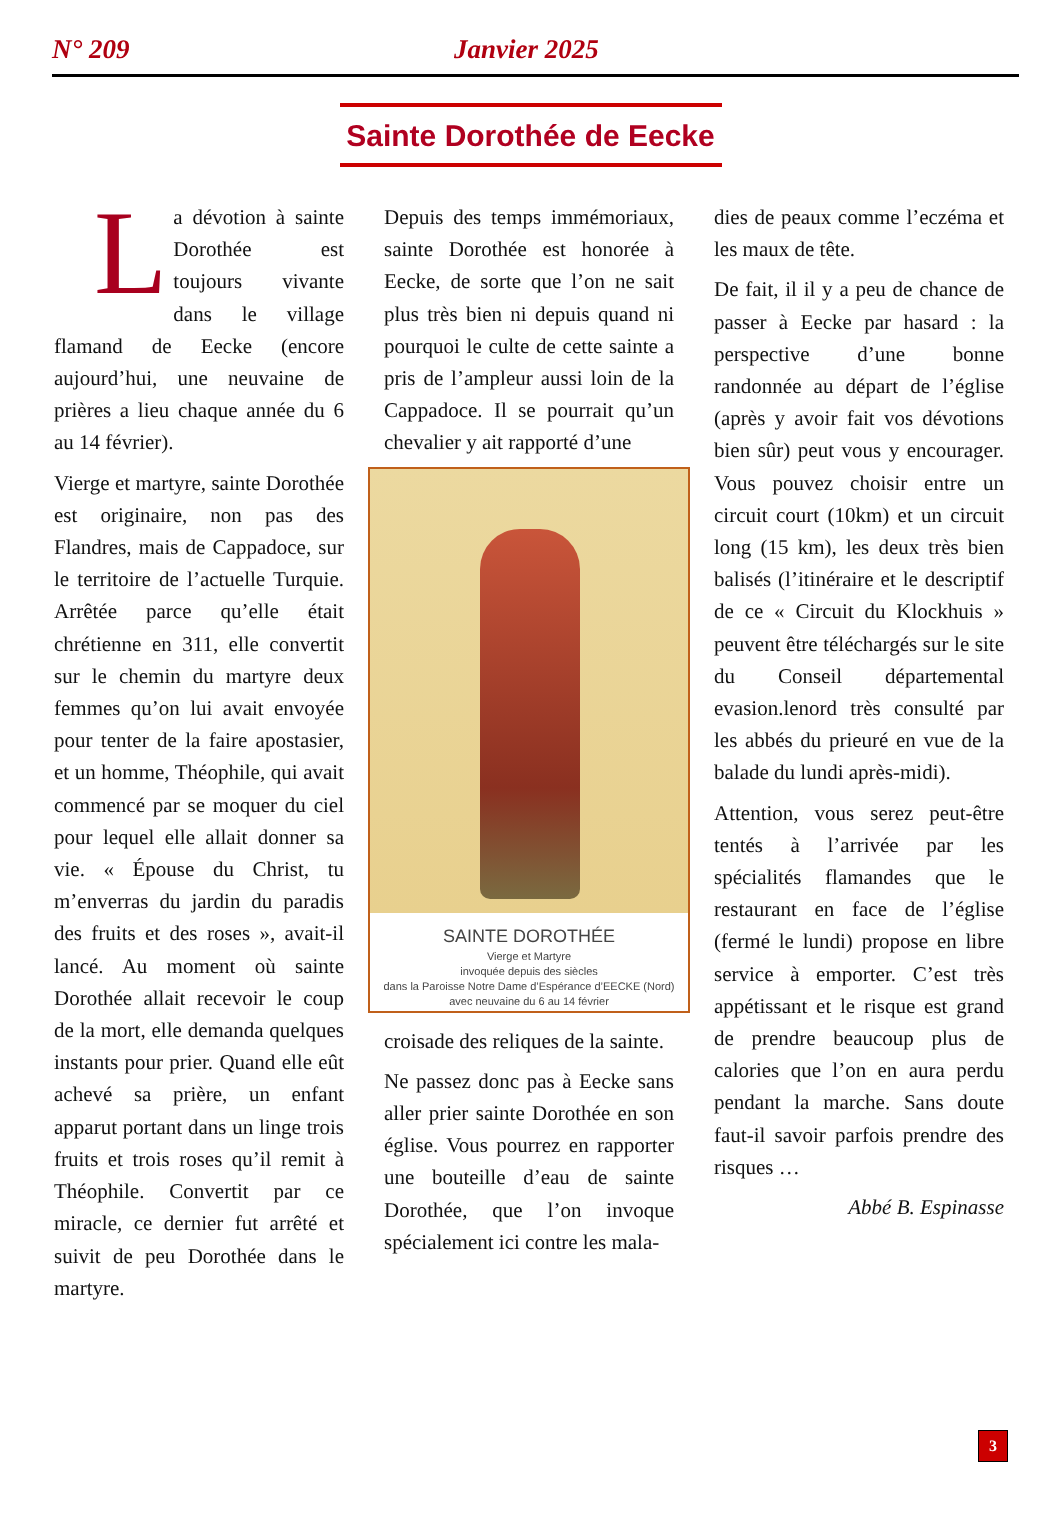N° 209 Janvier 2025
Sainte Dorothée de Eecke
La dévotion à sainte Dorothée est toujours vivante dans le village flamand de Eecke (encore aujourd’hui, une neuvaine de prières a lieu chaque année du 6 au 14 février).
Vierge et martyre, sainte Dorothée est originaire, non pas des Flandres, mais de Cappadoce, sur le territoire de l’actuelle Turquie. Arrêtée parce qu’elle était chrétienne en 311, elle convertit sur le chemin du martyre deux femmes qu’on lui avait envoyée pour tenter de la faire apostasier, et un homme, Théophile, qui avait commencé par se moquer du ciel pour lequel elle allait donner sa vie. « Épouse du Christ, tu m’enverras du jardin du paradis des fruits et des roses », avait-il lancé. Au moment où sainte Dorothée allait recevoir le coup de la mort, elle demanda quelques instants pour prier. Quand elle eût achevé sa prière, un enfant apparut portant dans un linge trois fruits et trois roses qu’il remit à Théophile. Convertit par ce miracle, ce dernier fut arrêté et suivit de peu Dorothée dans le martyre.
Depuis des temps immémoriaux, sainte Dorothée est honorée à Eecke, de sorte que l’on ne sait plus très bien ni depuis quand ni pourquoi le culte de cette sainte a pris de l’ampleur aussi loin de la Cappadoce. Il se pourrait qu’un chevalier y ait rapporté d’une
SAINTE DOROTHÉE
Vierge et Martyre
invoquée depuis des siècles
dans la Paroisse Notre Dame d’Espérance d’EECKE (Nord)
avec neuvaine du 6 au 14 février
croisade des reliques de la sainte.
Ne passez donc pas à Eecke sans aller prier sainte Dorothée en son église. Vous pourrez en rapporter une bouteille d’eau de sainte Dorothée, que l’on invoque spécialement ici contre les mala-
dies de peaux comme l’eczéma et les maux de tête.
De fait, il il y a peu de chance de passer à Eecke par hasard : la perspective d’une bonne randonnée au départ de l’église (après y avoir fait vos dévotions bien sûr) peut vous y encourager. Vous pouvez choisir entre un circuit court (10km) et un circuit long (15 km), les deux très bien balisés (l’itinéraire et le descriptif de ce « Circuit du Klockhuis » peuvent être téléchargés sur le site du Conseil départemental evasion.lenord très consulté par les abbés du prieuré en vue de la balade du lundi après-midi).
Attention, vous serez peut-être tentés à l’arrivée par les spécialités flamandes que le restaurant en face de l’église (fermé le lundi) propose en libre service à emporter. C’est très appétissant et le risque est grand de prendre beaucoup plus de calories que l’on en aura perdu pendant la marche. Sans doute faut-il savoir parfois prendre des risques …
Abbé B. Espinasse
3